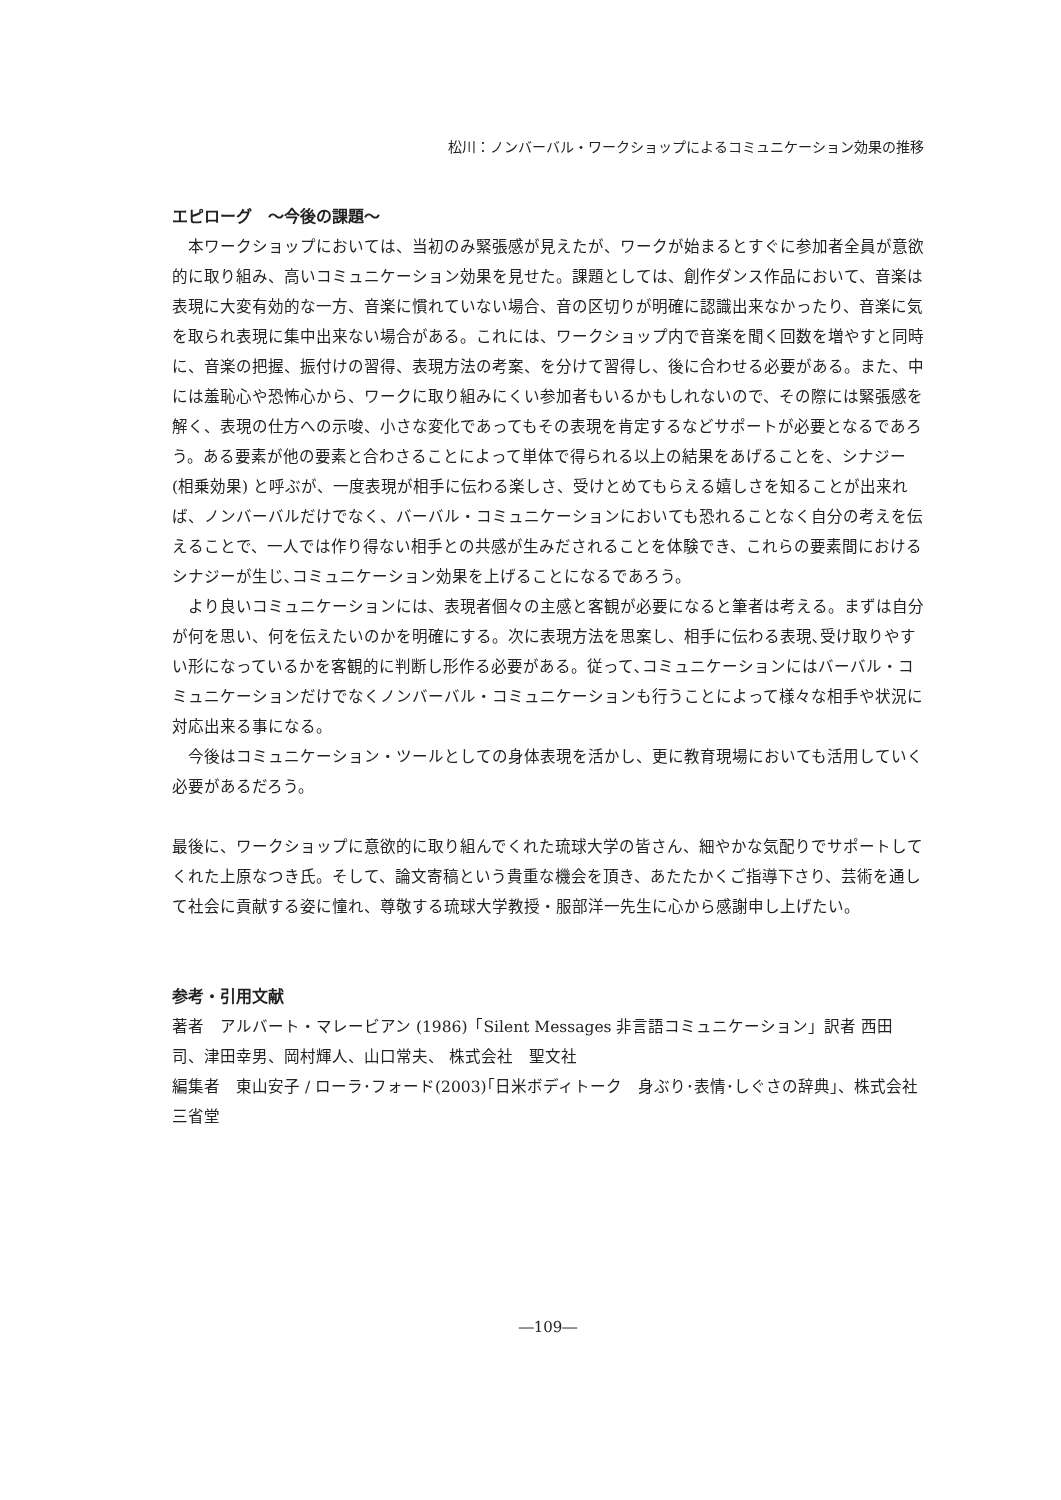松川：ノンバーバル・ワークショップによるコミュニケーション効果の推移
エピローグ　～今後の課題～
本ワークショップにおいては、当初のみ緊張感が見えたが、ワークが始まるとすぐに参加者全員が意欲的に取り組み、高いコミュニケーション効果を見せた。課題としては、創作ダンス作品において、音楽は表現に大変有効的な一方、音楽に慣れていない場合、音の区切りが明確に認識出来なかったり、音楽に気を取られ表現に集中出来ない場合がある。これには、ワークショップ内で音楽を聞く回数を増やすと同時に、音楽の把握、振付けの習得、表現方法の考案、を分けて習得し、後に合わせる必要がある。また、中には羞恥心や恐怖心から、ワークに取り組みにくい参加者もいるかもしれないので、その際には緊張感を解く、表現の仕方への示唆、小さな変化であってもその表現を肯定するなどサポートが必要となるであろう。ある要素が他の要素と合わさることによって単体で得られる以上の結果をあげることを、シナジー (相乗効果) と呼ぶが、一度表現が相手に伝わる楽しさ、受けとめてもらえる嬉しさを知ることが出来れば、ノンバーバルだけでなく、バーバル・コミュニケーションにおいても恐れることなく自分の考えを伝えることで、一人では作り得ない相手との共感が生みだされることを体験でき、これらの要素間におけるシナジーが生じ､コミュニケーション効果を上げることになるであろう。
より良いコミュニケーションには、表現者個々の主感と客観が必要になると筆者は考える。まずは自分が何を思い、何を伝えたいのかを明確にする。次に表現方法を思案し、相手に伝わる表現､受け取りやすい形になっているかを客観的に判断し形作る必要がある。従って､コミュニケーションにはバーバル・コミュニケーションだけでなくノンバーバル・コミュニケーションも行うことによって様々な相手や状況に対応出来る事になる。
今後はコミュニケーション・ツールとしての身体表現を活かし、更に教育現場においても活用していく必要があるだろう。
最後に、ワークショップに意欲的に取り組んでくれた琉球大学の皆さん、細やかな気配りでサポートしてくれた上原なつき氏。そして、論文寄稿という貴重な機会を頂き、あたたかくご指導下さり、芸術を通して社会に貢献する姿に憧れ、尊敬する琉球大学教授・服部洋一先生に心から感謝申し上げたい。
参考・引用文献
著者　アルバート・マレービアン (1986)「Silent Messages 非言語コミュニケーション」訳者 西田　司、津田幸男、岡村輝人、山口常夫、 株式会社　聖文社
編集者　東山安子 / ローラ･フォード(2003)｢日米ボディトーク　身ぶり･表情･しぐさの辞典｣、株式会社　三省堂
―109―